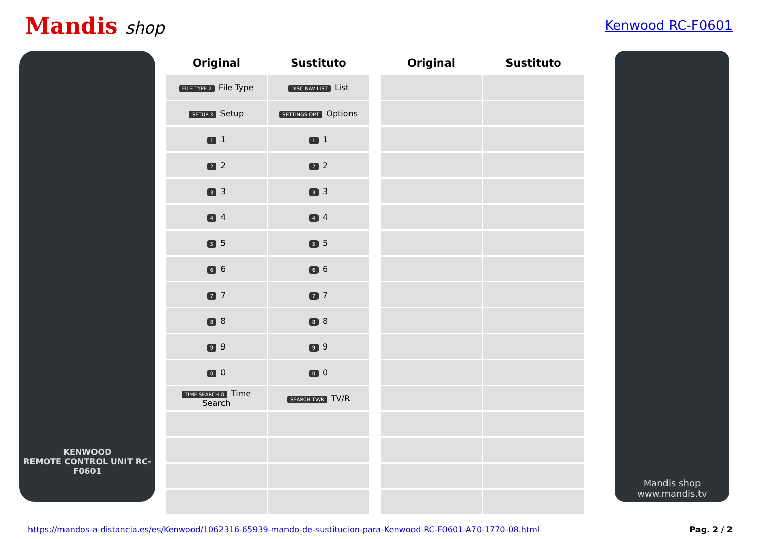Mandis shop
Kenwood RC-F0601
KENWOOD
REMOTE CONTROL UNIT RC-F0601
| Original | Sustituto |
| --- | --- |
| FILE TYPE 2 File Type | DISC NAV LIST List |
| SETUP 3 Setup | SETTINGS OPT Options |
| 1 1 | 1 1 |
| 2 2 | 2 2 |
| 3 3 | 3 3 |
| 4 4 | 4 4 |
| 5 5 | 5 5 |
| 6 6 | 6 6 |
| 7 7 | 7 7 |
| 8 8 | 8 8 |
| 9 9 | 9 9 |
| 0 0 | 0 0 |
| TIME SEARCH 0 Time Search | SEARCH TV/R TV/R |
| Original | Sustituto |
| --- | --- |
Mandis shop
www.mandis.tv
https://mandos-a-distancia.es/es/Kenwood/1062316-65939-mando-de-sustitucion-para-Kenwood-RC-F0601-A70-1770-08.html Pag. 2 / 2